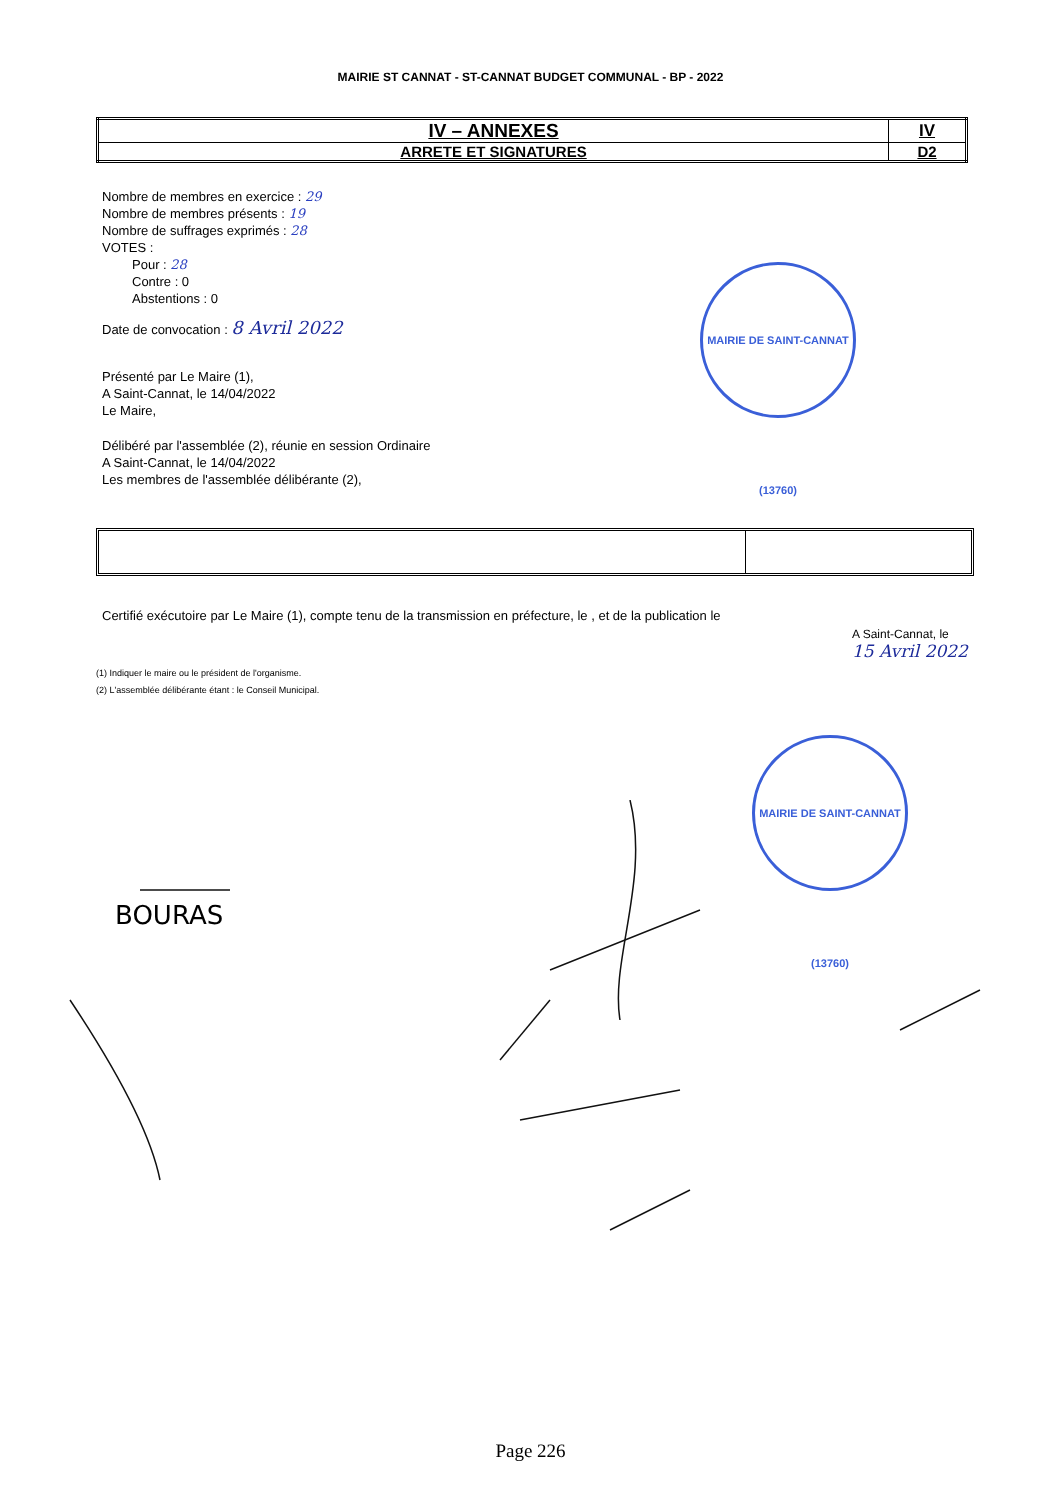MAIRIE ST CANNAT - ST-CANNAT BUDGET COMMUNAL - BP - 2022
| IV – ANNEXES | IV |
| ARRETE ET SIGNATURES | D2 |
Nombre de membres en exercice : 29
Nombre de membres présents : 19
Nombre de suffrages exprimés : 28
VOTES :
Pour : 28
Contre : 0
Abstentions : 0
Date de convocation : 8 Avril 2022
Présenté par Le Maire (1),
A Saint-Cannat, le 14/04/2022
Le Maire,
Délibéré par l'assemblée (2), réunie en session Ordinaire
A Saint-Cannat, le 14/04/2022
Les membres de l'assemblée délibérante (2),
MAIRIE DE SAINT-CANNAT (13760)
Certifié exécutoire par Le Maire (1), compte tenu de la transmission en préfecture, le , et de la publication le
A Saint-Cannat, le
15 Avril 2022
(1) Indiquer le maire ou le président de l'organisme.
(2) L'assemblée délibérante étant : le Conseil Municipal.
MAIRIE DE SAINT-CANNAT (13760)
BOURAS
Page 226